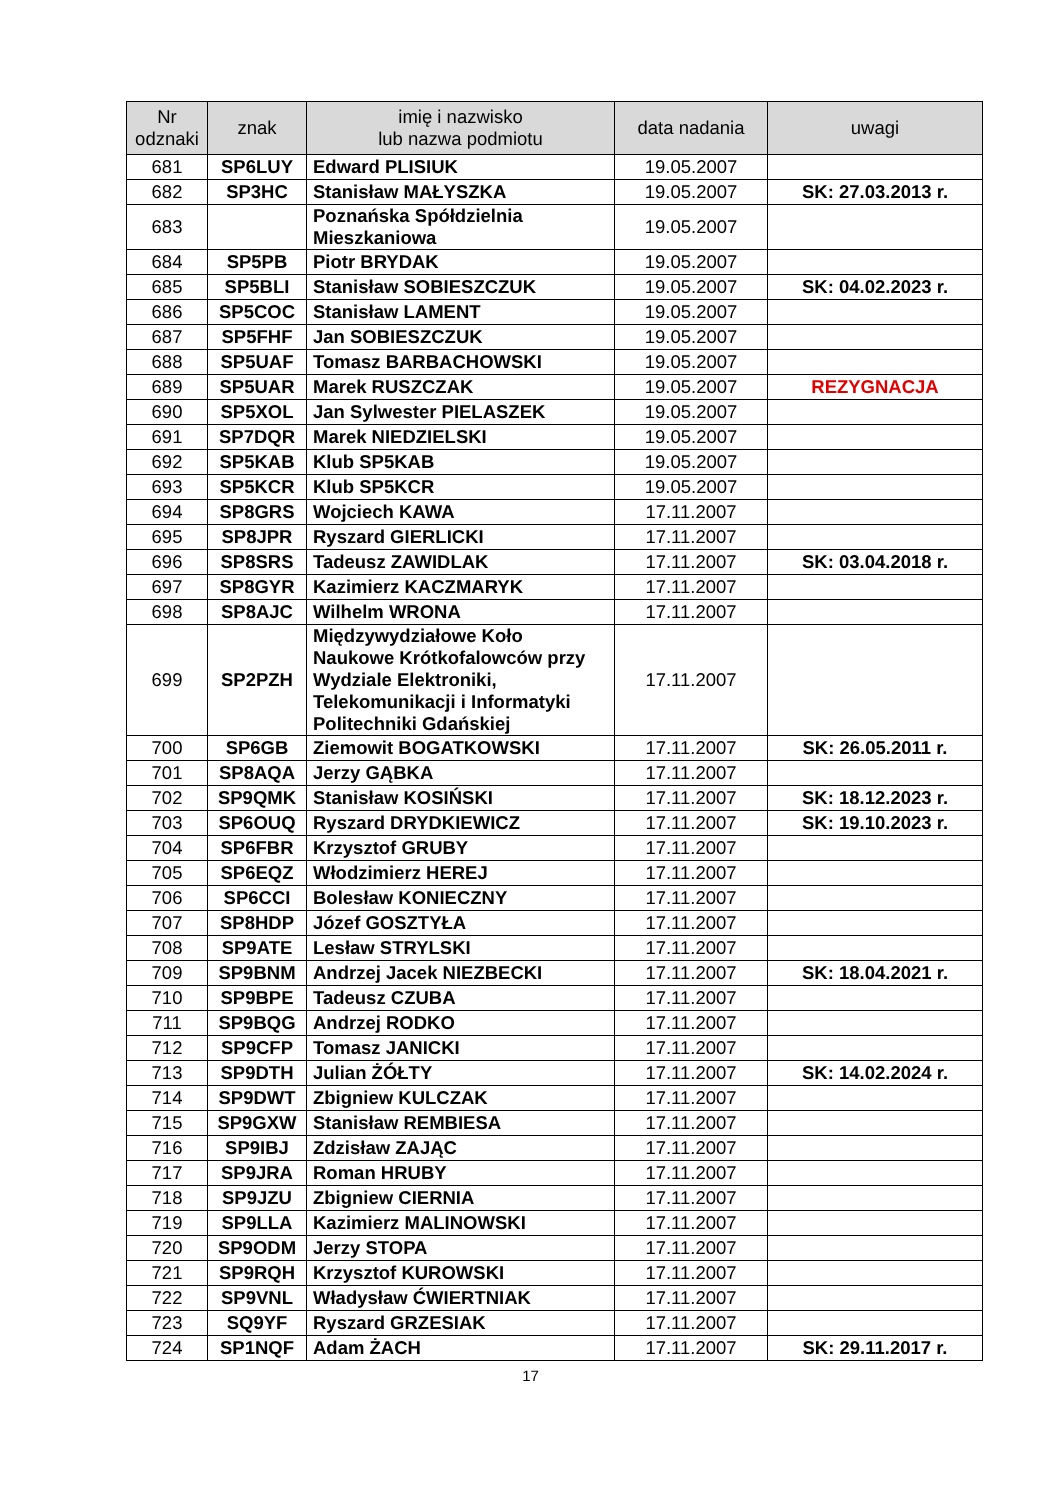| Nr odznaki | znak | imię i nazwisko lub nazwa podmiotu | data nadania | uwagi |
| --- | --- | --- | --- | --- |
| 681 | SP6LUY | Edward PLISIUK | 19.05.2007 | |
| 682 | SP3HC | Stanisław MAŁYSZKA | 19.05.2007 | SK: 27.03.2013 r. |
| 683 | | Poznańska Spółdzielnia Mieszkaniowa | 19.05.2007 | |
| 684 | SP5PB | Piotr BRYDAK | 19.05.2007 | |
| 685 | SP5BLI | Stanisław SOBIESZCZUK | 19.05.2007 | SK: 04.02.2023 r. |
| 686 | SP5COC | Stanisław LAMENT | 19.05.2007 | |
| 687 | SP5FHF | Jan SOBIESZCZUK | 19.05.2007 | |
| 688 | SP5UAF | Tomasz BARBACHOWSKI | 19.05.2007 | |
| 689 | SP5UAR | Marek RUSZCZAK | 19.05.2007 | REZYGNACJA |
| 690 | SP5XOL | Jan Sylwester PIELASZEK | 19.05.2007 | |
| 691 | SP7DQR | Marek NIEDZIELSKI | 19.05.2007 | |
| 692 | SP5KAB | Klub SP5KAB | 19.05.2007 | |
| 693 | SP5KCR | Klub SP5KCR | 19.05.2007 | |
| 694 | SP8GRS | Wojciech KAWA | 17.11.2007 | |
| 695 | SP8JPR | Ryszard GIERLICKI | 17.11.2007 | |
| 696 | SP8SRS | Tadeusz ZAWIDLAK | 17.11.2007 | SK: 03.04.2018 r. |
| 697 | SP8GYR | Kazimierz KACZMARYK | 17.11.2007 | |
| 698 | SP8AJC | Wilhelm WRONA | 17.11.2007 | |
| 699 | SP2PZH | Międzywydziałowe Koło Naukowe Krótkofalowców przy Wydziale Elektroniki, Telekomunikacji i Informatyki Politechniki Gdańskiej | 17.11.2007 | |
| 700 | SP6GB | Ziemowit BOGATKOWSKI | 17.11.2007 | SK: 26.05.2011 r. |
| 701 | SP8AQA | Jerzy GĄBKA | 17.11.2007 | |
| 702 | SP9QMK | Stanisław KOSIŃSKI | 17.11.2007 | SK: 18.12.2023 r. |
| 703 | SP6OUQ | Ryszard DRYDKIEWICZ | 17.11.2007 | SK: 19.10.2023 r. |
| 704 | SP6FBR | Krzysztof GRUBY | 17.11.2007 | |
| 705 | SP6EQZ | Włodzimierz HEREJ | 17.11.2007 | |
| 706 | SP6CCI | Bolesław KONIECZNY | 17.11.2007 | |
| 707 | SP8HDP | Józef GOSZTYŁA | 17.11.2007 | |
| 708 | SP9ATE | Lesław STRYLSKI | 17.11.2007 | |
| 709 | SP9BNM | Andrzej Jacek NIEZBECKI | 17.11.2007 | SK: 18.04.2021 r. |
| 710 | SP9BPE | Tadeusz CZUBA | 17.11.2007 | |
| 711 | SP9BQG | Andrzej RODKO | 17.11.2007 | |
| 712 | SP9CFP | Tomasz JANICKI | 17.11.2007 | |
| 713 | SP9DTH | Julian ŻÓŁTY | 17.11.2007 | SK: 14.02.2024 r. |
| 714 | SP9DWT | Zbigniew KULCZAK | 17.11.2007 | |
| 715 | SP9GXW | Stanisław REMBIESA | 17.11.2007 | |
| 716 | SP9IBJ | Zdzisław ZAJĄC | 17.11.2007 | |
| 717 | SP9JRA | Roman HRUBY | 17.11.2007 | |
| 718 | SP9JZU | Zbigniew CIERNIA | 17.11.2007 | |
| 719 | SP9LLA | Kazimierz MALINOWSKI | 17.11.2007 | |
| 720 | SP9ODM | Jerzy STOPA | 17.11.2007 | |
| 721 | SP9RQH | Krzysztof KUROWSKI | 17.11.2007 | |
| 722 | SP9VNL | Władysław ĆWIERTNIAK | 17.11.2007 | |
| 723 | SQ9YF | Ryszard GRZESIAK | 17.11.2007 | |
| 724 | SP1NQF | Adam ŻACH | 17.11.2007 | SK: 29.11.2017 r. |
17